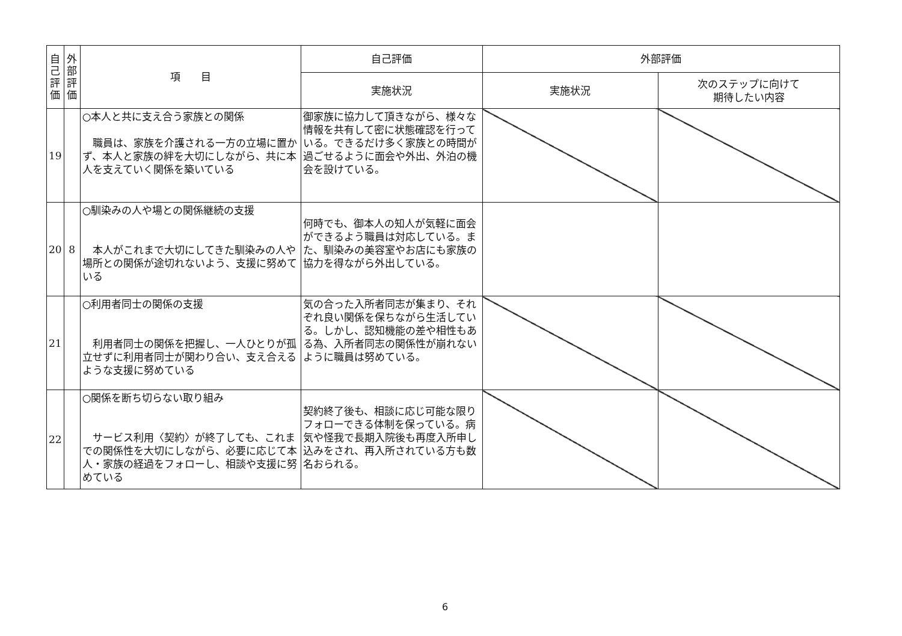| 自 己 評 価 | 外 部 評 価 | 項 目 | 自己評価 | 外部評価 | |
| --- | --- | --- | --- | --- | --- |
| | | | 実施状況 | 実施状況 | 次のステップに向けて 期待したい内容 |
| 19 | | ○本人と共に支え合う家族との関係 職員は、家族を介護される一方の立場に置かず、本人と家族の絆を大切にしながら、共に本人を支えていく関係を築いている | 御家族に協力して頂きながら、様々な情報を共有して密に状態確認を行っている。できるだけ多く家族との時間が過ごせるように面会や外出、外泊の機会を設けている。 | | |
| 20 | 8 | ○馴染みの人や場との関係継続の支援 本人がこれまで大切にしてきた馴染みの人や場所との関係が途切れないよう、支援に努めている | 何時でも、御本人の知人が気軽に面会ができるよう職員は対応している。また、馴染みの美容室やお店にも家族の協力を得ながら外出している。 | | |
| 21 | | ○利用者同士の関係の支援 利用者同士の関係を把握し、一人ひとりが孤立せずに利用者同士が関わり合い、支え合えるような支援に努めている | 気の合った入所者同志が集まり、それぞれ良い関係を保ちながら生活している。しかし、認知機能の差や相性もある為、入所者同志の関係性が崩れないように職員は努めている。 | | |
| 22 | | ○関係を断ち切らない取り組み サービス利用〈契約〉が終了しても、これまでの関係性を大切にしながら、必要に応じて本人・家族の経過をフォローし、相談や支援に努めている | 契約終了後も、相談に応じ可能な限りフォローできる体制を保っている。病気や怪我で長期入院後も再度入所申し込みをされ、再入所されている方も数名おられる。 | | |
6